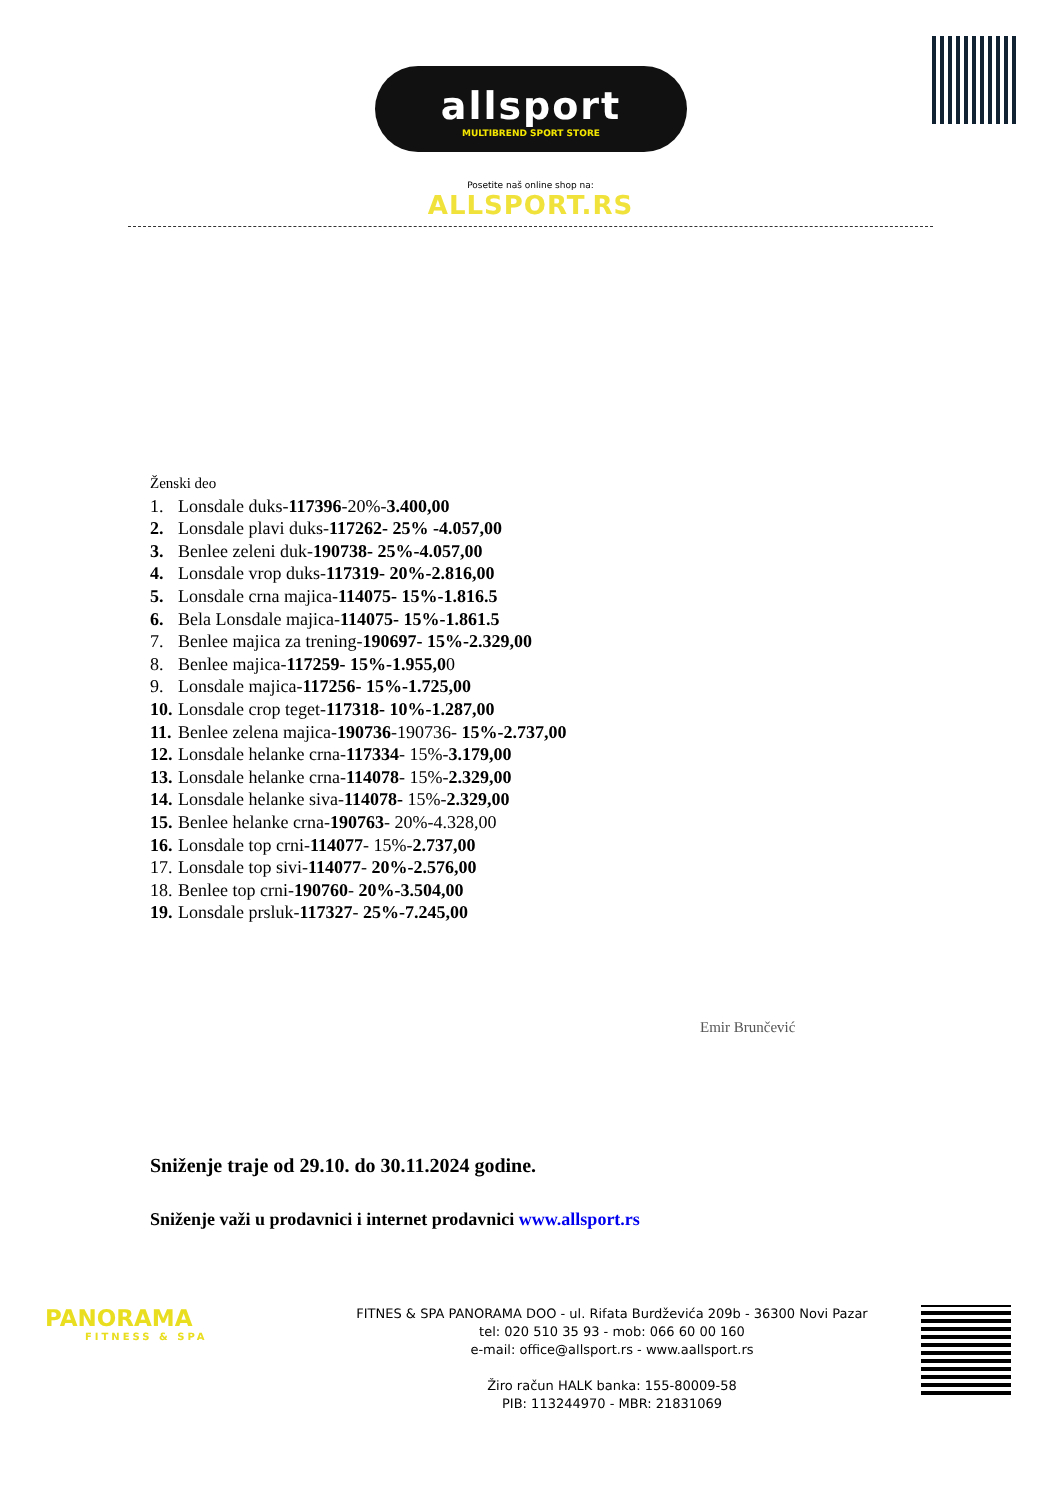allsport
MULTIBREND SPORT STORE
Posetite naš online shop na:
ALLSPORT.RS
Ženski deo
1. Lonsdale duks-117396-20%-3.400,00
2. Lonsdale plavi duks-117262- 25% -4.057,00
3. Benlee zeleni duk-190738- 25%-4.057,00
4. Lonsdale vrop duks-117319- 20%-2.816,00
5. Lonsdale crna majica-114075- 15%-1.816.5
6. Bela Lonsdale majica-114075- 15%-1.861.5
7. Benlee majica za trening-190697- 15%-2.329,00
8. Benlee majica-117259- 15%-1.955,00
9. Lonsdale majica-117256- 15%-1.725,00
10. Lonsdale crop teget-117318- 10%-1.287,00
11. Benlee zelena majica-190736-190736- 15%-2.737,00
12. Lonsdale helanke crna-117334- 15%-3.179,00
13. Lonsdale helanke crna-114078- 15%-2.329,00
14. Lonsdale helanke siva-114078- 15%-2.329,00
15. Benlee helanke crna-190763- 20%-4.328,00
16. Lonsdale top crni-114077- 15%-2.737,00
17. Lonsdale top sivi-114077- 20%-2.576,00
18. Benlee top crni-190760- 20%-3.504,00
19. Lonsdale prsluk-117327- 25%-7.245,00
Emir Brunčević
Sniženje traje od 29.10. do 30.11.2024 godine.
Sniženje važi u prodavnici i internet prodavnici www.allsport.rs
PANORAMA
FITNESS & SPA
FITNES & SPA PANORAMA DOO - ul. Rifata Burdževića 209b - 36300 Novi Pazar
tel: 020 510 35 93 - mob: 066 60 00 160
e-mail: office@allsport.rs - www.aallsport.rs
Žiro račun HALK banka: 155-80009-58
PIB: 113244970 - MBR: 21831069